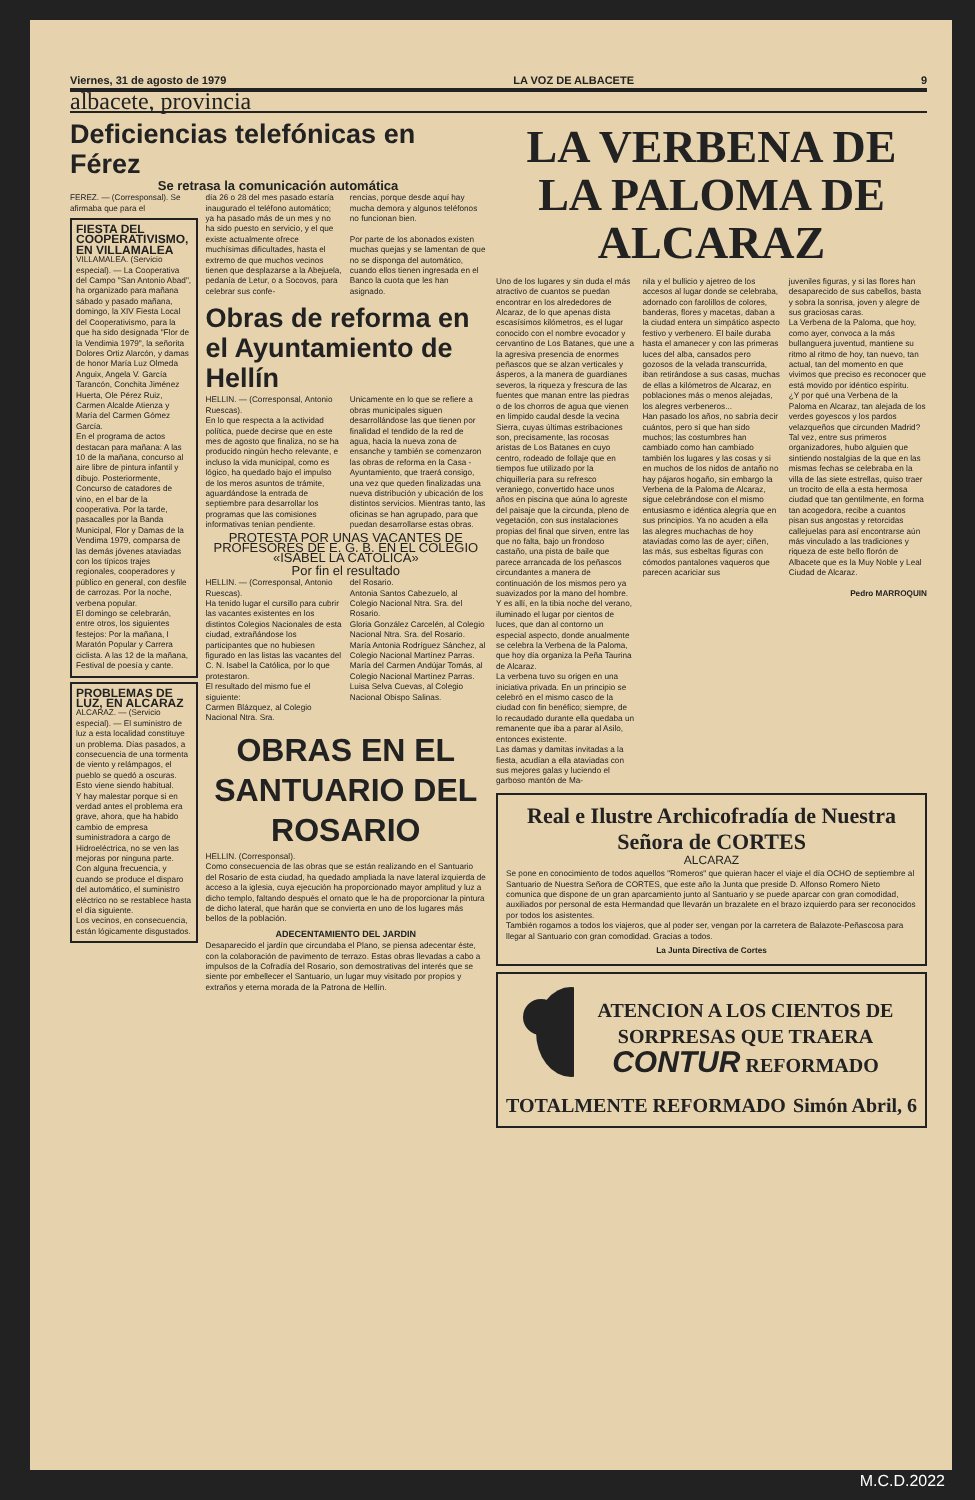Viernes, 31 de agosto de 1979 LA VOZ DE ALBACETE 9
albacete, provincia
Deficiencias telefónicas en Férez
Se retrasa la comunicación automática
FEREZ. — (Corresponsal). Se afirmaba que para el
FIESTA DEL COOPERATIVISMO, EN VILLAMALEA
VILLAMALEA. (Servicio especial). — La Cooperativa del Campo "San Antonio Abad", ha organizado para mañana sábado y pasado mañana, domingo, la XIV Fiesta Local del Cooperativismo, para la que ha sido designada "Flor de la Vendimia 1979", la señorita Dolores Ortiz Alarcón, y damas de honor María Luz Olmeda Anguix, Angela V. García Tarancón, Conchita Jiménez Huerta, Ole Pérez Ruiz, Carmen Alcalde Atienza y María del Carmen Gómez García.
En el programa de actos destacan para mañana: A las 10 de la mañana, concurso al aire libre de pintura infantil y dibujo. Posteriormente, Concurso de catadores de vino, en el bar de la cooperativa. Por la tarde, pasacalles por la Banda Municipal, Flor y Damas de la Vendima 1979, comparsa de las demás jóvenes ataviadas con los típicos trajes regionales, cooperadores y público en general, con desfile de carrozas. Por la noche, verbena popular.
El domingo se celebrarán, entre otros, los siguientes festejos: Por la mañana, I Maratón Popular y Carrera ciclista. A las 12 de la mañana, Festival de poesía y cante.
PROBLEMAS DE LUZ, EN ALCARAZ
ALCARAZ. — (Servicio especial). — El suministro de luz a esta localidad constituye un problema. Días pasados, a consecuencia de una tormenta de viento y relámpagos, el pueblo se quedó a oscuras. Esto viene siendo habitual.
Y hay malestar porque si en verdad antes el problema era grave, ahora, que ha habido cambio de empresa suministradora a cargo de Hidroeléctrica, no se ven las mejoras por ninguna parte.
Con alguna frecuencia, y cuando se produce el disparo del automático, el suministro eléctrico no se restablece hasta el día siguiente.
Los vecinos, en consecuencia, están lógicamente disgustados.
día 26 o 28 del mes pasado estaría inaugurado el teléfono automático; ya ha pasado más de un mes y no ha sido puesto en servicio, y el que existe actualmente ofrece muchísimas dificultades, hasta el extremo de que muchos vecinos tienen que desplazarse a la Abejuela, pedanía de Letur, o a Socovos, para celebrar sus confe-
rencias, porque desde aquí hay mucha demora y algunos teléfonos no funcionan bien.
Por parte de los abonados existen muchas quejas y se lamentan de que no se disponga del automático, cuando ellos tienen ingresada en el Banco la cuota que les han asignado.
Obras de reforma en el Ayuntamiento de Hellín
HELLIN. — (Corresponsal, Antonio Ruescas).
En lo que respecta a la actividad política, puede decirse que en este mes de agosto que finaliza, no se ha producido ningún hecho relevante, e incluso la vida municipal, como es lógico, ha quedado bajo el impulso de los meros asuntos de trámite, aguardándose la entrada de septiembre para desarrollar los programas que las comisiones informativas tenían pendiente.
Unicamente en lo que se refiere a obras municipales siguen desarrollándose las que tienen por finalidad el tendido de la red de agua, hacia la nueva zona de ensanche y también se comenzaron las obras de reforma en la Casa - Ayuntamiento, que traerá consigo, una vez que queden finalizadas una nueva distribución y ubicación de los distintos servicios. Mientras tanto, las oficinas se han agrupado, para que puedan desarrollarse estas obras.
PROTESTA POR UNAS VACANTES DE PROFESORES DE E. G. B. EN EL COLEGIO «ISABEL LA CATOLICA»
Por fin el resultado
HELLIN. — (Corresponsal, Antonio Ruescas).
Ha tenido lugar el cursillo para cubrir las vacantes existentes en los distintos Colegios Nacionales de esta ciudad, extrañándose los participantes que no hubiesen figurado en las listas las vacantes del C. N. Isabel la Católica, por lo que protestaron.
El resultado del mismo fue el siguiente:
Carmen Blázquez, al Colegio Nacional Ntra. Sra.
del Rosario.
Antonia Santos Cabezuelo, al Colegio Nacional Ntra. Sra. del Rosario.
Gloria González Carcelén, al Colegio Nacional Ntra. Sra. del Rosario.
María Antonia Rodríguez Sánchez, al Colegio Nacional Martínez Parras.
María del Carmen Andújar Tomás, al Colegio Nacional Martínez Parras.
Luisa Selva Cuevas, al Colegio Nacional Obispo Salinas.
OBRAS EN EL SANTUARIO DEL ROSARIO
HELLIN. (Corresponsal).
Como consecuencia de las obras que se están realizando en el Santuario del Rosario de esta ciudad, ha quedado ampliada la nave lateral izquierda de acceso a la iglesia, cuya ejecución ha proporcionado mayor amplitud y luz a dicho templo, faltando después el ornato que le ha de proporcionar la pintura de dicho lateral, que harán que se convierta en uno de los lugares más bellos de la población.
ADECENTAMIENTO DEL JARDIN
Desaparecido el jardín que circundaba el Plano, se piensa adecentar éste, con la colaboración de pavimento de terrazo. Estas obras llevadas a cabo a impulsos de la Cofradía del Rosario, son demostrativas del interés que se siente por embellecer el Santuario, un lugar muy visitado por propios y extraños y eterna morada de la Patrona de Hellín.
LA VERBENA DE LA PALOMA DE ALCARAZ
Uno de los lugares y sin duda el más atractivo de cuantos se puedan encontrar en los alrededores de Alcaraz, de lo que apenas dista escasísimos kilómetros, es el lugar conocido con el nombre evocador y cervantino de Los Batanes, que une a la agresiva presencia de enormes peñascos que se alzan verticales y ásperos, a la manera de guardianes severos, la riqueza y frescura de las fuentes que manan entre las piedras o de los chorros de agua que vienen en límpido caudal desde la vecina Sierra, cuyas últimas estribaciones son, precisamente, las rocosas aristas de Los Batanes en cuyo centro, rodeado de follaje que en tiempos fue utilizado por la chiquillería para su refresco veraniego, convertido hace unos años en piscina que aúna lo agreste del paisaje que la circunda, pleno de vegetación, con sus instalaciones propias del final que sirven, entre las que no falta, bajo un frondoso castaño, una pista de baile que parece arrancada de los peñascos circundantes a manera de continuación de los mismos pero ya suavizados por la mano del hombre. Y es allí, en la tibia noche del verano, iluminado el lugar por cientos de luces, que dan al contorno un especial aspecto, donde anualmente se celebra la Verbena de la Paloma, que hoy día organiza la Peña Taurina de Alcaraz.
La verbena tuvo su origen en una iniciativa privada. En un principio se celebró en el mismo casco de la ciudad con fin benéfico; siempre, de lo recaudado durante ella quedaba un remanente que iba a parar al Asilo, entonces existente.
Las damas y damitas invitadas a la fiesta, acudían a ella ataviadas con sus mejores galas y luciendo el garboso mantón de Ma-
nila y el bullicio y ajetreo de los accesos al lugar donde se celebraba, adornado con farolillos de colores, banderas, flores y macetas, daban a la ciudad entera un simpático aspecto festivo y verbenero. El baile duraba hasta el amanecer y con las primeras luces del alba, cansados pero gozosos de la velada transcurrida, iban retirándose a sus casas, muchas de ellas a kilómetros de Alcaraz, en poblaciones más o menos alejadas, los alegres verbeneros...
Han pasado los años, no sabría decir cuántos, pero sí que han sido muchos; las costumbres han cambiado como han cambiado también los lugares y las cosas y si en muchos de los nidos de antaño no hay pájaros hogaño, sin embargo la Verbena de la Paloma de Alcaraz, sigue celebrándose con el mismo entusiasmo e idéntica alegría que en sus principios. Ya no acuden a ella las alegres muchachas de hoy ataviadas como las de ayer; ciñen, las más, sus esbeltas figuras con cómodos pantalones vaqueros que parecen acariciar sus
juveniles figuras, y si las flores han desaparecido de sus cabellos, basta y sobra la sonrisa, joven y alegre de sus graciosas caras.
La Verbena de la Paloma, que hoy, como ayer, convoca a la más bullanguera juventud, mantiene su ritmo al ritmo de hoy, tan nuevo, tan actual, tan del momento en que vivimos que preciso es reconocer que está movido por idéntico espíritu.
¿Y por qué una Verbena de la Paloma en Alcaraz, tan alejada de los verdes goyescos y los pardos velazqueños que circunden Madrid? Tal vez, entre sus primeros organizadores, hubo alguien que sintiendo nostalgias de la que en las mismas fechas se celebraba en la villa de las siete estrellas, quiso traer un trocito de ella a esta hermosa ciudad que tan gentilmente, en forma tan acogedora, recibe a cuantos pisan sus angostas y retorcidas callejuelas para así encontrarse aún más vinculado a las tradiciones y riqueza de este bello florón de Albacete que es la Muy Noble y Leal Ciudad de Alcaraz.
Pedro MARROQUIN
Real e Ilustre Archicofradía de Nuestra Señora de CORTES
ALCARAZ
Se pone en conocimiento de todos aquellos "Romeros" que quieran hacer el viaje el día OCHO de septiembre al Santuario de Nuestra Señora de CORTES, que este año la Junta que preside D. Alfonso Romero Nieto comunica que dispone de un gran aparcamiento junto al Santuario y se puede aparcar con gran comodidad, auxiliados por personal de esta Hermandad que llevarán un brazalete en el brazo izquierdo para ser reconocidos por todos los asistentes.
También rogamos a todos los viajeros, que al poder ser, vengan por la carretera de Balazote-Peñascosa para llegar al Santuario con gran comodidad. Gracias a todos.
La Junta Directiva de Cortes
ATENCION A LOS CIENTOS DE SORPRESAS QUE TRAERA
CONTUR REFORMADO
TOTALMENTE REFORMADO Simón Abril, 6
M.C.D.2022